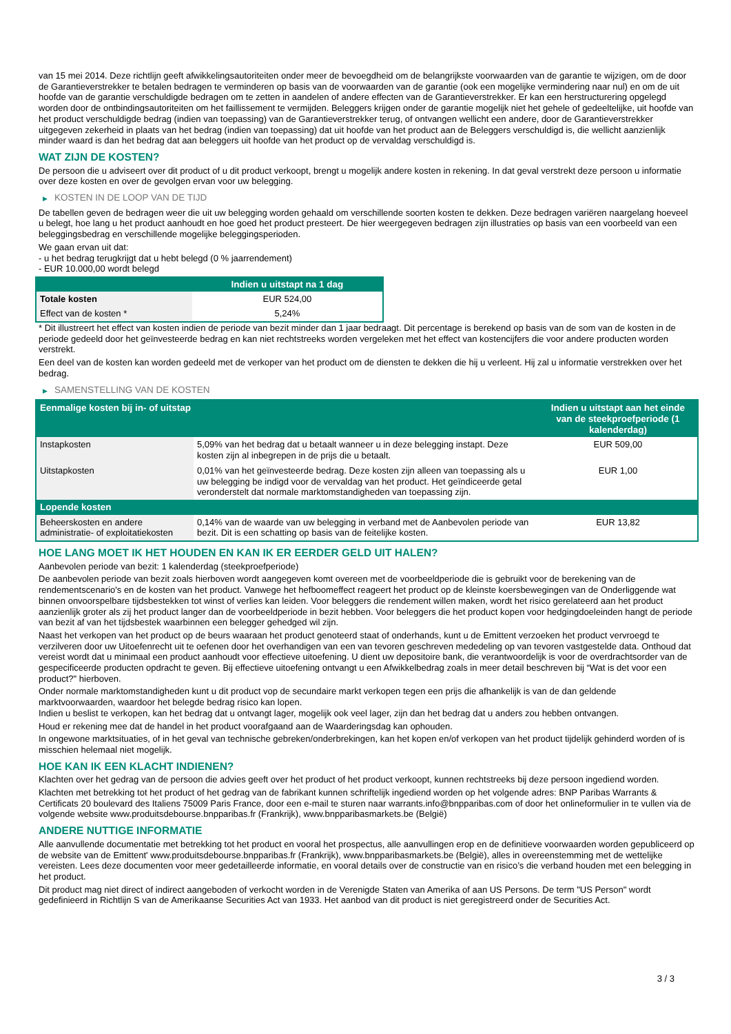van 15 mei 2014. Deze richtlijn geeft afwikkelingsautoriteiten onder meer de bevoegdheid om de belangrijkste voorwaarden van de garantie te wijzigen, om de door de Garantieverstrekker te betalen bedragen te verminderen op basis van de voorwaarden van de garantie (ook een mogelijke vermindering naar nul) en om de uit hoofde van de garantie verschuldigde bedragen om te zetten in aandelen of andere effecten van de Garantieverstrekker. Er kan een herstructurering opgelegd worden door de ontbindingsautoriteiten om het faillissement te vermijden. Beleggers krijgen onder de garantie mogelijk niet het gehele of gedeeltelijke, uit hoofde van het product verschuldigde bedrag (indien van toepassing) van de Garantieverstrekker terug, of ontvangen wellicht een andere, door de Garantieverstrekker uitgegeven zekerheid in plaats van het bedrag (indien van toepassing) dat uit hoofde van het product aan de Beleggers verschuldigd is, die wellicht aanzienlijk minder waard is dan het bedrag dat aan beleggers uit hoofde van het product op de vervaldag verschuldigd is.
WAT ZIJN DE KOSTEN?
De persoon die u adviseert over dit product of u dit product verkoopt, brengt u mogelijk andere kosten in rekening. In dat geval verstrekt deze persoon u informatie over deze kosten en over de gevolgen ervan voor uw belegging.
▶ KOSTEN IN DE LOOP VAN DE TIJD
De tabellen geven de bedragen weer die uit uw belegging worden gehaald om verschillende soorten kosten te dekken. Deze bedragen variëren naargelang hoeveel u belegt, hoe lang u het product aanhoudt en hoe goed het product presteert. De hier weergegeven bedragen zijn illustraties op basis van een voorbeeld van een beleggingsbedrag en verschillende mogelijke beleggingsperioden.
We gaan ervan uit dat:
- u het bedrag terugkrijgt dat u hebt belegd (0 % jaarrendement)
- EUR 10.000,00 wordt belegd
| | Indien u uitstapt na 1 dag |
| --- | --- |
| Totale kosten | EUR 524,00 |
| Effect van de kosten * | 5,24% |
* Dit illustreert het effect van kosten indien de periode van bezit minder dan 1 jaar bedraagt. Dit percentage is berekend op basis van de som van de kosten in de periode gedeeld door het geïnvesteerde bedrag en kan niet rechtstreeks worden vergeleken met het effect van kostencijfers die voor andere producten worden verstrekt.
Een deel van de kosten kan worden gedeeld met de verkoper van het product om de diensten te dekken die hij u verleent. Hij zal u informatie verstrekken over het bedrag.
▶ SAMENSTELLING VAN DE KOSTEN
| Eenmalige kosten bij in- of uitstap | | Indien u uitstapt aan het einde van de steekproefperiode (1 kalenderdag) |
| --- | --- | --- |
| Instapkosten | 5,09% van het bedrag dat u betaalt wanneer u in deze belegging instapt. Deze kosten zijn al inbegrepen in de prijs die u betaalt. | EUR 509,00 |
| Uitstapkosten | 0,01% van het geïnvesteerde bedrag. Deze kosten zijn alleen van toepassing als u uw belegging be indigd voor de vervaldag van het product. Het geïndiceerde getal veronderstelt dat normale marktomstandigheden van toepassing zijn. | EUR 1,00 |
| Lopende kosten | | |
| Beheerskosten en andere administratie- of exploitatiekosten | 0,14% van de waarde van uw belegging in verband met de Aanbevolen periode van bezit. Dit is een schatting op basis van de feitelijke kosten. | EUR 13,82 |
HOE LANG MOET IK HET HOUDEN EN KAN IK ER EERDER GELD UIT HALEN?
Aanbevolen periode van bezit: 1 kalenderdag (steekproefperiode)
De aanbevolen periode van bezit zoals hierboven wordt aangegeven komt overeen met de voorbeeldperiode die is gebruikt voor de berekening van de rendementscenario's en de kosten van het product. Vanwege het hefboomeffect reageert het product op de kleinste koersbewegingen van de Onderliggende wat binnen onvoorspelbare tijdsbestekken tot winst of verlies kan leiden. Voor beleggers die rendement willen maken, wordt het risico gerelateerd aan het product aanzienlijk groter als zij het product langer dan de voorbeeldperiode in bezit hebben. Voor beleggers die het product kopen voor hedgingdoeleinden hangt de periode van bezit af van het tijdsbestek waarbinnen een belegger gehedged wil zijn.
Naast het verkopen van het product op de beurs waaraan het product genoteerd staat of onderhands, kunt u de Emittent verzoeken het product vervroegd te verzilveren door uw Uitoefenrecht uit te oefenen door het overhandigen van een van tevoren geschreven mededeling op van tevoren vastgestelde data. Onthoud dat vereist wordt dat u minimaal een product aanhoudt voor effectieve uitoefening. U dient uw depositoire bank, die verantwoordelijk is voor de overdrachtsorder van de gespecificeerde producten opdracht te geven. Bij effectieve uitoefening ontvangt u een Afwikkelbedrag zoals in meer detail beschreven bij “Wat is det voor een product?" hierboven.
Onder normale marktomstandigheden kunt u dit product vop de secundaire markt verkopen tegen een prijs die afhankelijk is van de dan geldende marktvoorwaarden, waardoor het belegde bedrag risico kan lopen.
Indien u beslist te verkopen, kan het bedrag dat u ontvangt lager, mogelijk ook veel lager, zijn dan het bedrag dat u anders zou hebben ontvangen.
Houd er rekening mee dat de handel in het product voorafgaand aan de Waarderingsdag kan ophouden.
In ongewone marktsituaties, of in het geval van technische gebreken/onderbrekingen, kan het kopen en/of verkopen van het product tijdelijk gehinderd worden of is misschien helemaal niet mogelijk.
HOE KAN IK EEN KLACHT INDIENEN?
Klachten over het gedrag van de persoon die advies geeft over het product of het product verkoopt, kunnen rechtstreeks bij deze persoon ingediend worden.
Klachten met betrekking tot het product of het gedrag van de fabrikant kunnen schriftelijk ingediend worden op het volgende adres: BNP Paribas Warrants & Certificats 20 boulevard des Italiens 75009 Paris France, door een e-mail te sturen naar warrants.info@bnpparibas.com of door het onlineformulier in te vullen via de volgende website www.produitsdebourse.bnpparibas.fr (Frankrijk), www.bnpparibasmarkets.be (België)
ANDERE NUTTIGE INFORMATIE
Alle aanvullende documentatie met betrekking tot het product en vooral het prospectus, alle aanvullingen erop en de definitieve voorwaarden worden gepubliceerd op de website van de Emittent' www.produitsdebourse.bnpparibas.fr (Frankrijk), www.bnpparibasmarkets.be (België), alles in overeenstemming met de wettelijke vereisten. Lees deze documenten voor meer gedetailleerde informatie, en vooral details over de constructie van en risico’s die verband houden met een belegging in het product.
Dit product mag niet direct of indirect aangeboden of verkocht worden in de Verenigde Staten van Amerika of aan US Persons. De term "US Person" wordt gedefinieerd in Richtlijn S van de Amerikaanse Securities Act van 1933. Het aanbod van dit product is niet geregistreerd onder de Securities Act.
3 / 3